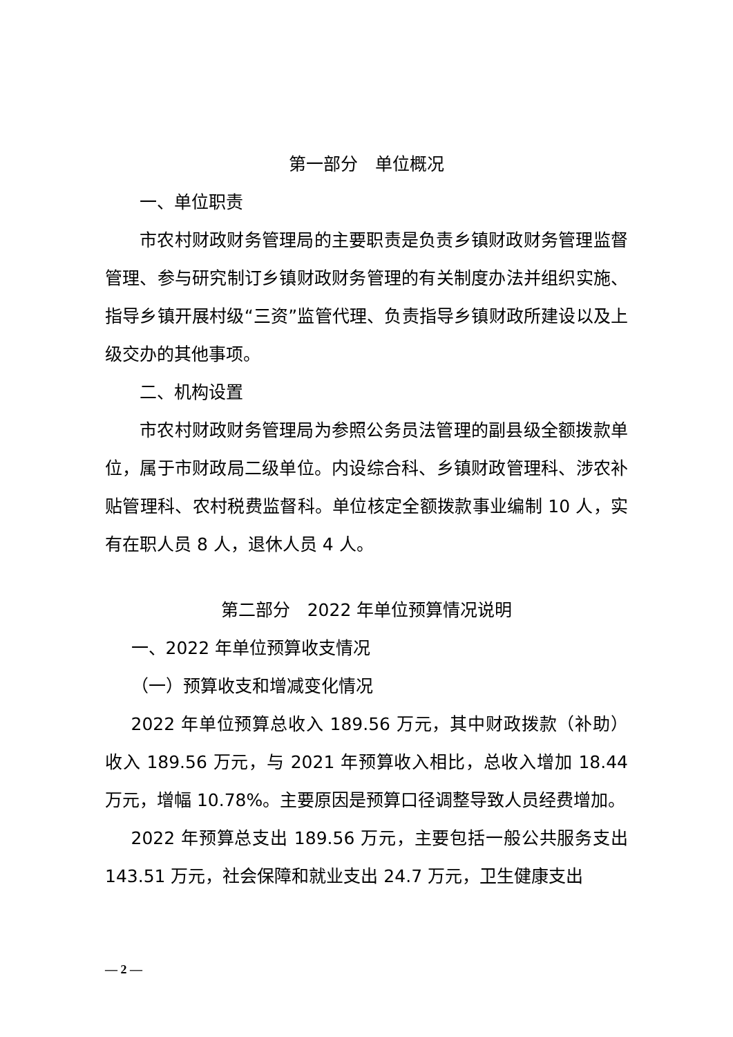第一部分　单位概况
一、单位职责
市农村财政财务管理局的主要职责是负责乡镇财政财务管理监督管理、参与研究制订乡镇财政财务管理的有关制度办法并组织实施、指导乡镇开展村级“三资”监管代理、负责指导乡镇财政所建设以及上级交办的其他事项。
二、机构设置
市农村财政财务管理局为参照公务员法管理的副县级全额拨款单位，属于市财政局二级单位。内设综合科、乡镇财政管理科、涉农补贴管理科、农村税费监督科。单位核定全额拨款事业编制 10 人，实有在职人员 8 人，退休人员 4 人。
第二部分　2022 年单位预算情况说明
一、2022 年单位预算收支情况
（一）预算收支和增减变化情况
2022 年单位预算总收入 189.56 万元，其中财政拨款（补助）收入 189.56 万元，与 2021 年预算收入相比，总收入增加 18.44 万元，增幅 10.78%。主要原因是预算口径调整导致人员经费增加。
2022 年预算总支出 189.56 万元，主要包括一般公共服务支出 143.51 万元，社会保障和就业支出 24.7 万元，卫生健康支出
— 2 —